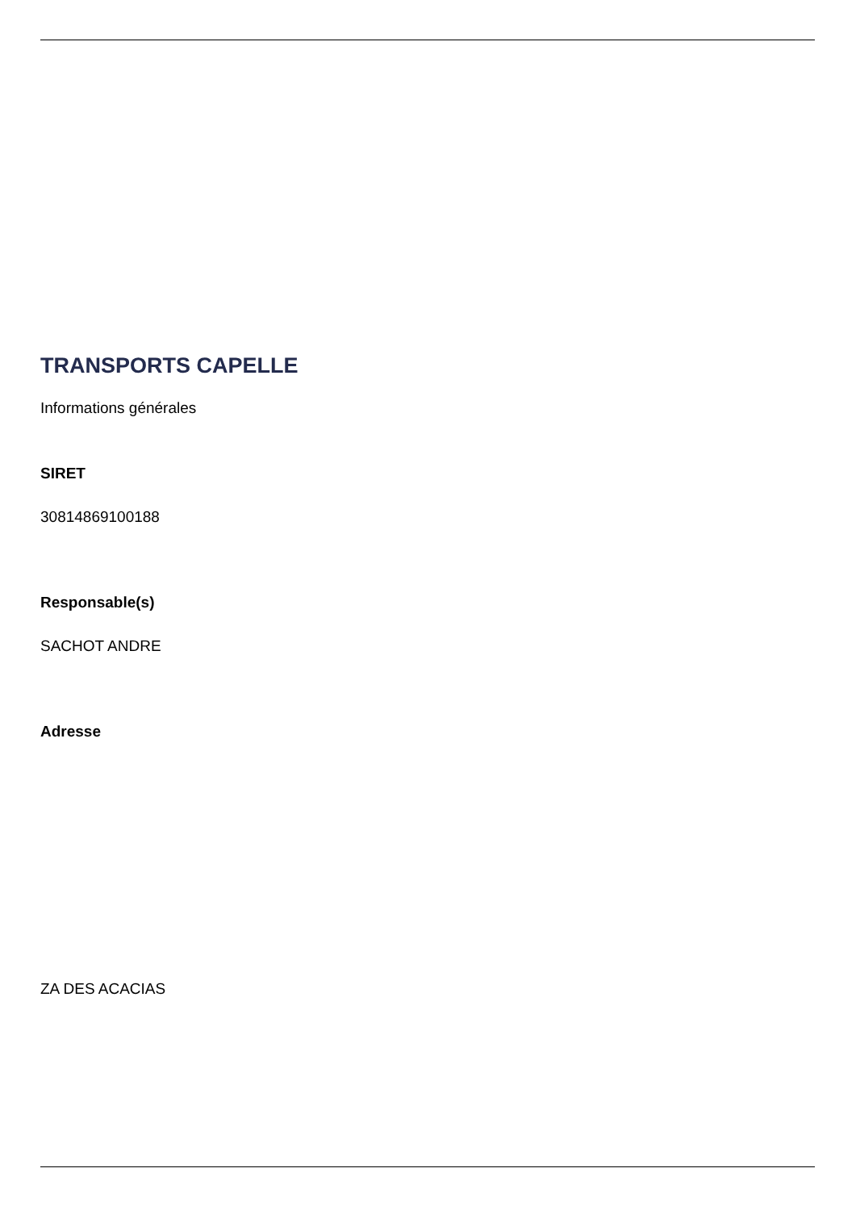TRANSPORTS CAPELLE
Informations générales
SIRET
30814869100188
Responsable(s)
SACHOT ANDRE
Adresse
ZA DES ACACIAS